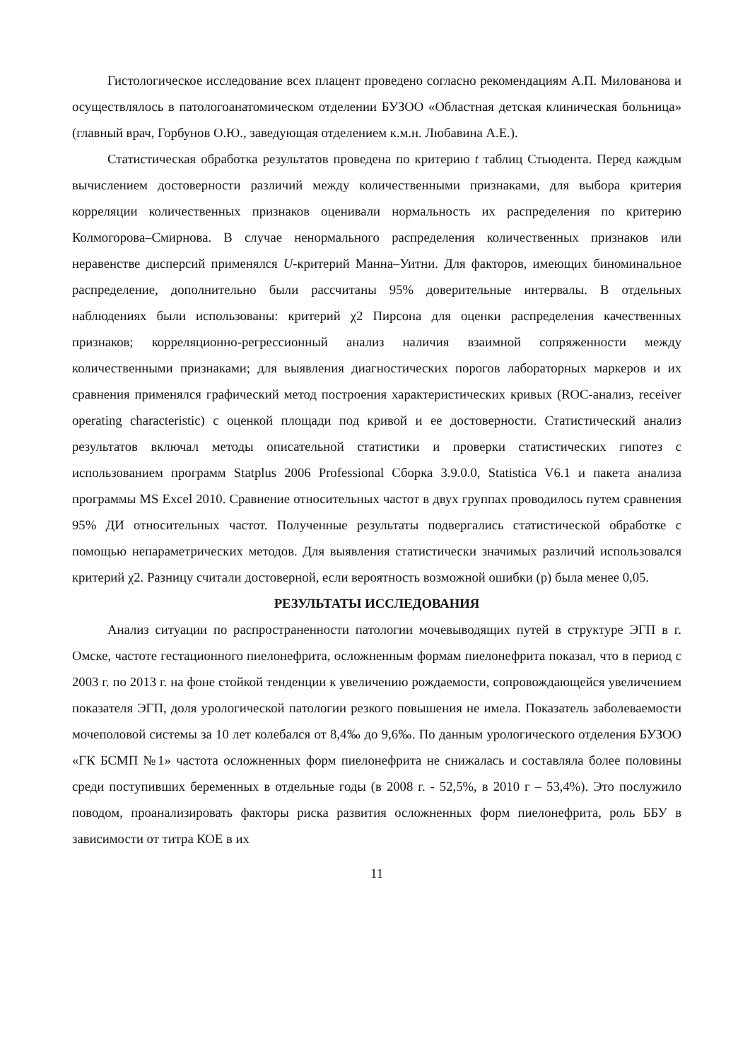Гистологическое исследование всех плацент проведено согласно рекомендациям А.П. Милованова и осуществлялось в патологоанатомическом отделении БУЗОО «Областная детская клиническая больница» (главный врач, Горбунов О.Ю., заведующая отделением к.м.н. Любавина А.Е.).
Статистическая обработка результатов проведена по критерию t таблиц Стьюдента. Перед каждым вычислением достоверности различий между количественными признаками, для выбора критерия корреляции количественных признаков оценивали нормальность их распределения по критерию Колмогорова–Смирнова. В случае ненормального распределения количественных признаков или неравенстве дисперсий применялся U-критерий Манна–Уитни. Для факторов, имеющих биноминальное распределение, дополнительно были рассчитаны 95% доверительные интервалы. В отдельных наблюдениях были использованы: критерий χ2 Пирсона для оценки распределения качественных признаков; корреляционно-регрессионный анализ наличия взаимной сопряженности между количественными признаками; для выявления диагностических порогов лабораторных маркеров и их сравнения применялся графический метод построения характеристических кривых (ROC-анализ, receiver operating characteristic) с оценкой площади под кривой и ее достоверности. Статистический анализ результатов включал методы описательной статистики и проверки статистических гипотез с использованием программ Statplus 2006 Professional Сборка 3.9.0.0, Statistica V6.1 и пакета анализа программы MS Excel 2010. Сравнение относительных частот в двух группах проводилось путем сравнения 95% ДИ относительных частот. Полученные результаты подвергались статистической обработке с помощью непараметрических методов. Для выявления статистически значимых различий использовался критерий χ2. Разницу считали достоверной, если вероятность возможной ошибки (р) была менее 0,05.
РЕЗУЛЬТАТЫ ИССЛЕДОВАНИЯ
Анализ ситуации по распространенности патологии мочевыводящих путей в структуре ЭГП в г. Омске, частоте гестационного пиелонефрита, осложненным формам пиелонефрита показал, что в период с 2003 г. по 2013 г. на фоне стойкой тенденции к увеличению рождаемости, сопровождающейся увеличением показателя ЭГП, доля урологической патологии резкого повышения не имела. Показатель заболеваемости мочеполовой системы за 10 лет колебался от 8,4‰ до 9,6‰. По данным урологического отделения БУЗОО «ГК БСМП №1» частота осложненных форм пиелонефрита не снижалась и составляла более половины среди поступивших беременных в отдельные годы (в 2008 г. - 52,5%, в 2010 г – 53,4%). Это послужило поводом, проанализировать факторы риска развития осложненных форм пиелонефрита, роль ББУ в зависимости от титра КОЕ в их
11